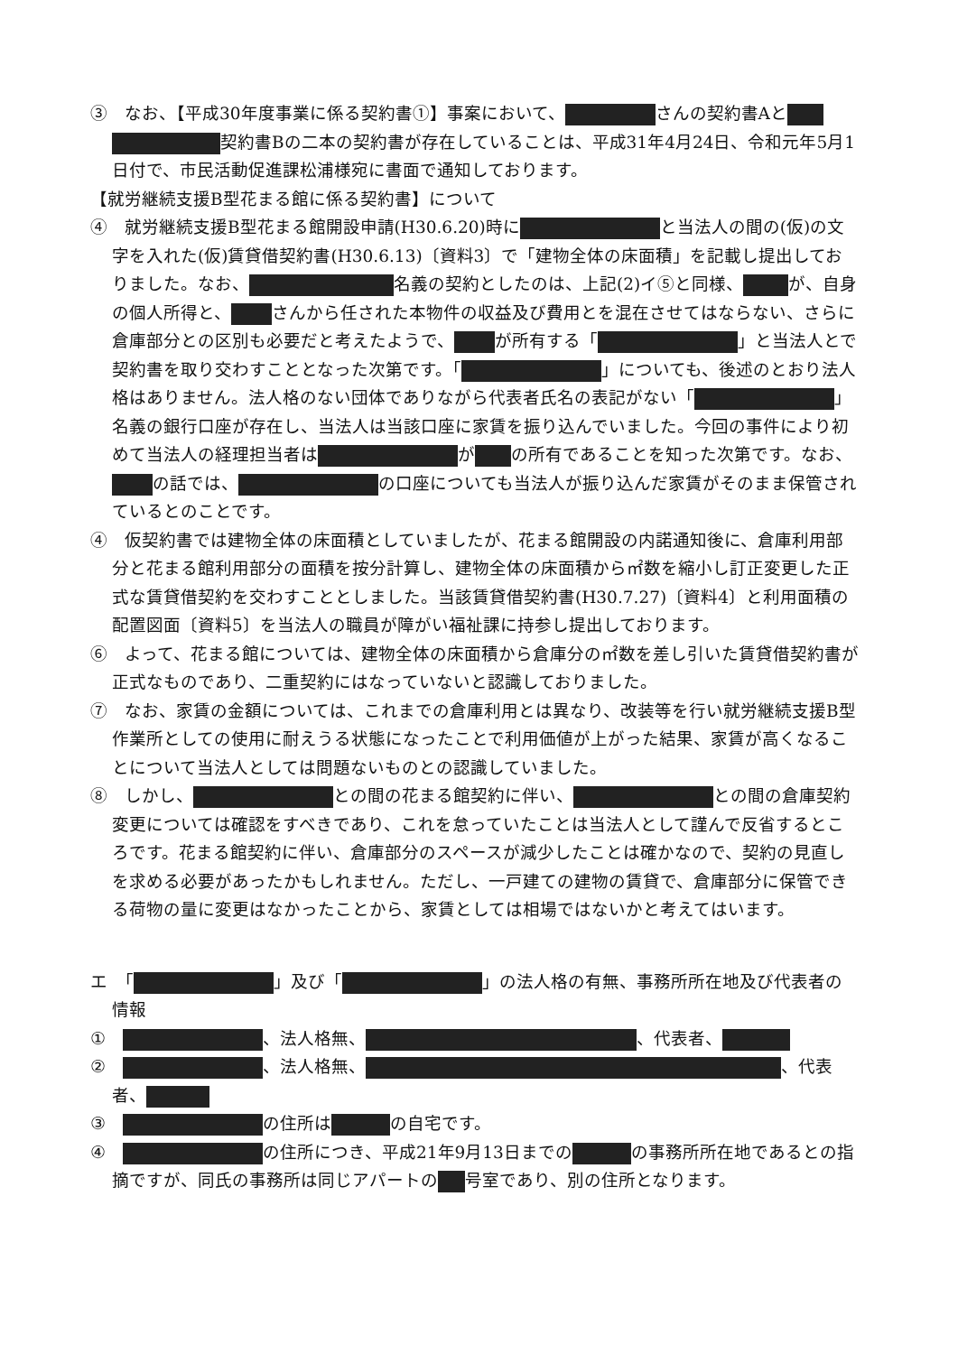③　なお、【平成30年度事業に係る契約書①】事案において、 さんの契約書Aと 契約書Bの二本の契約書が存在していることは、平成31年4月24日、令和元年5月1日付で、市民活動促進課松浦様宛に書面で通知しております。
【就労継続支援B型花まる館に係る契約書】について
④　就労継続支援B型花まる館開設申請(H30.6.20)時に と当法人の間の(仮)の文字を入れた(仮)賃貸借契約書(H30.6.13)〔資料3〕で「建物全体の床面積」を記載し提出しておりました。なお、 名義の契約としたのは、上記(2)イ⑤と同様、 が、自身の個人所得と、 さんから任された本物件の収益及び費用とを混在させてはならない、さらに倉庫部分との区別も必要だと考えたようで、 が所有する「 」と当法人とで契約書を取り交わすこととなった次第です。「 」についても、後述のとおり法人格はありません。法人格のない団体でありながら代表者氏名の表記がない「 」名義の銀行口座が存在し、当法人は当該口座に家賃を振り込んでいました。今回の事件により初めて当法人の経理担当者は が の所有であることを知った次第です。なお、 の話では、 の口座についても当法人が振り込んだ家賃がそのまま保管されているとのことです。
④　仮契約書では建物全体の床面積としていましたが、花まる館開設の内諾通知後に、倉庫利用部分と花まる館利用部分の面積を按分計算し、建物全体の床面積から㎡数を縮小し訂正変更した正式な賃貸借契約を交わすこととしました。当該賃貸借契約書(H30.7.27)〔資料4〕と利用面積の配置図面〔資料5〕を当法人の職員が障がい福祉課に持参し提出しております。
⑥　よって、花まる館については、建物全体の床面積から倉庫分の㎡数を差し引いた賃貸借契約書が正式なものであり、二重契約にはなっていないと認識しておりました。
⑦　なお、家賃の金額については、これまでの倉庫利用とは異なり、改装等を行い就労継続支援B型作業所としての使用に耐えうる状態になったことで利用価値が上がった結果、家賃が高くなることについて当法人としては問題ないものとの認識していました。
⑧　しかし、 との間の花まる館契約に伴い、 との間の倉庫契約変更については確認をすべきであり、これを怠っていたことは当法人として謹んで反省するところです。花まる館契約に伴い、倉庫部分のスペースが減少したことは確かなので、契約の見直しを求める必要があったかもしれません。ただし、一戸建ての建物の賃貸で、倉庫部分に保管できる荷物の量に変更はなかったことから、家賃としては相場ではないかと考えてはいます。
エ　「 」及び「 」の法人格の有無、事務所所在地及び代表者の情報
①　 、法人格無、 、代表者、
②　 、法人格無、 、代表者、
③　 の住所は の自宅です。
④　 の住所につき、平成21年9月13日までの の事務所所在地であるとの指摘ですが、同氏の事務所は同じアパートの 号室であり、別の住所となります。